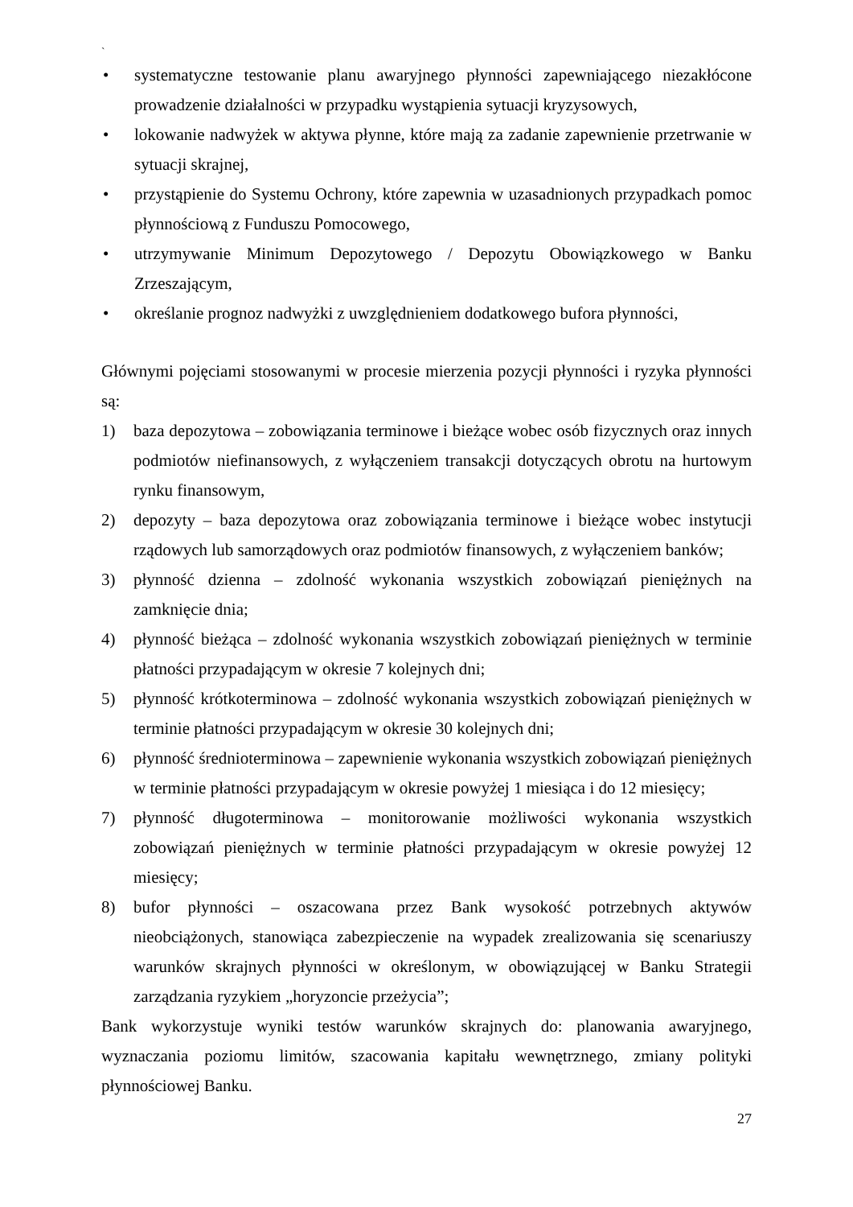`
• systematyczne testowanie planu awaryjnego płynności zapewniającego niezakłócone prowadzenie działalności w przypadku wystąpienia sytuacji kryzysowych,
• lokowanie nadwyżek w aktywa płynne, które mają za zadanie zapewnienie przetrwanie w sytuacji skrajnej,
• przystąpienie do Systemu Ochrony, które zapewnia w uzasadnionych przypadkach pomoc płynnościową z Funduszu Pomocowego,
• utrzymywanie Minimum Depozytowego / Depozytu Obowiązkowego w Banku Zrzeszającym,
• określanie prognoz nadwyżki z uwzględnieniem dodatkowego bufora płynności,
Głównymi pojęciami stosowanymi w procesie mierzenia pozycji płynności i ryzyka płynności są:
1) baza depozytowa – zobowiązania terminowe i bieżące wobec osób fizycznych oraz innych podmiotów niefinansowych, z wyłączeniem transakcji dotyczących obrotu na hurtowym rynku finansowym,
2) depozyty – baza depozytowa oraz zobowiązania terminowe i bieżące wobec instytucji rządowych lub samorządowych oraz podmiotów finansowych, z wyłączeniem banków;
3) płynność dzienna – zdolność wykonania wszystkich zobowiązań pieniężnych na zamknięcie dnia;
4) płynność bieżąca – zdolność wykonania wszystkich zobowiązań pieniężnych w terminie płatności przypadającym w okresie 7 kolejnych dni;
5) płynność krótkoterminowa – zdolność wykonania wszystkich zobowiązań pieniężnych w terminie płatności przypadającym w okresie 30 kolejnych dni;
6) płynność średnioterminowa – zapewnienie wykonania wszystkich zobowiązań pieniężnych w terminie płatności przypadającym w okresie powyżej 1 miesiąca i do 12 miesięcy;
7) płynność długoterminowa – monitorowanie możliwości wykonania wszystkich zobowiązań pieniężnych w terminie płatności przypadającym w okresie powyżej 12 miesięcy;
8) bufor płynności – oszacowana przez Bank wysokość potrzebnych aktywów nieobciążonych, stanowiąca zabezpieczenie na wypadek zrealizowania się scenariuszy warunków skrajnych płynności w określonym, w obowiązującej w Banku Strategii zarządzania ryzykiem „horyzoncie przeżycia”;
Bank wykorzystuje wyniki testów warunków skrajnych do: planowania awaryjnego, wyznaczania poziomu limitów, szacowania kapitału wewnętrznego, zmiany polityki płynnościowej Banku.
27